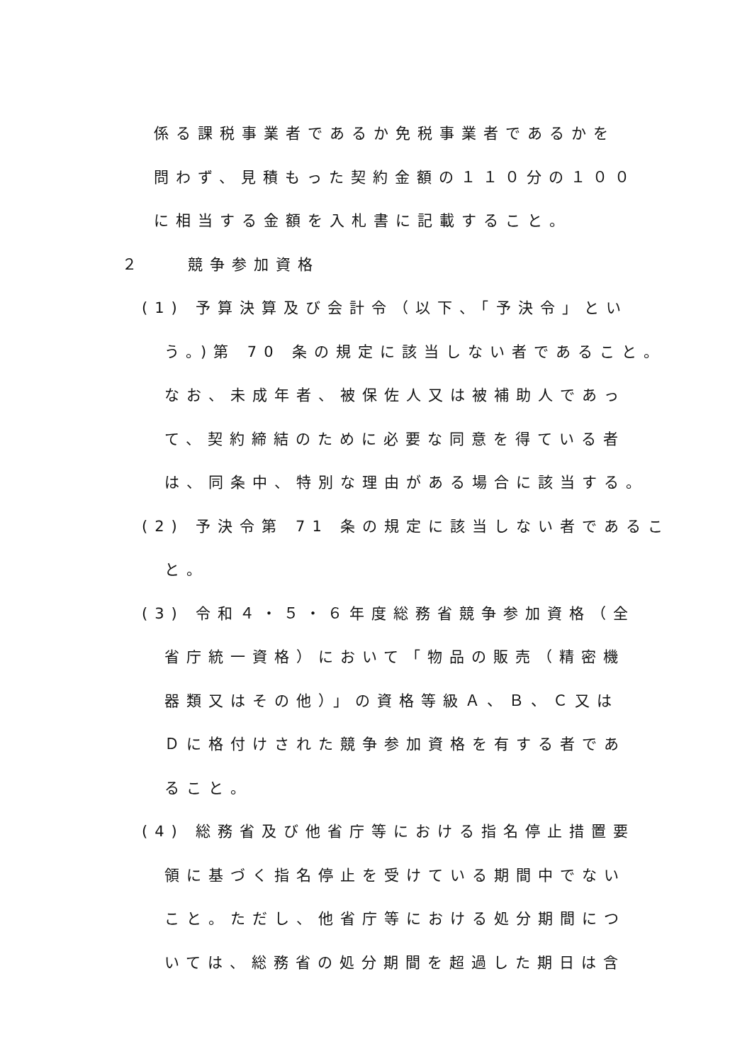係る課税事業者であるか免税事業者であるかを
問わず、見積もった契約金額の１１０分の１００
に相当する金額を入札書に記載すること。
２　　競争参加資格
(1) 予算決算及び会計令（以下、「予決令」とい
う。)第 70 条の規定に該当しない者であること。
なお、未成年者、被保佐人又は被補助人であっ
て、契約締結のために必要な同意を得ている者
は、同条中、特別な理由がある場合に該当する。
(2) 予決令第 71 条の規定に該当しない者であるこ
と。
(3) 令和４・５・６年度総務省競争参加資格（全
省庁統一資格）において「物品の販売（精密機
器類又はその他）」の資格等級Ａ、Ｂ、Ｃ又は
Ｄに格付けされた競争参加資格を有する者であ
ること。
(4) 総務省及び他省庁等における指名停止措置要
領に基づく指名停止を受けている期間中でない
こと。ただし、他省庁等における処分期間につ
いては、総務省の処分期間を超過した期日は含